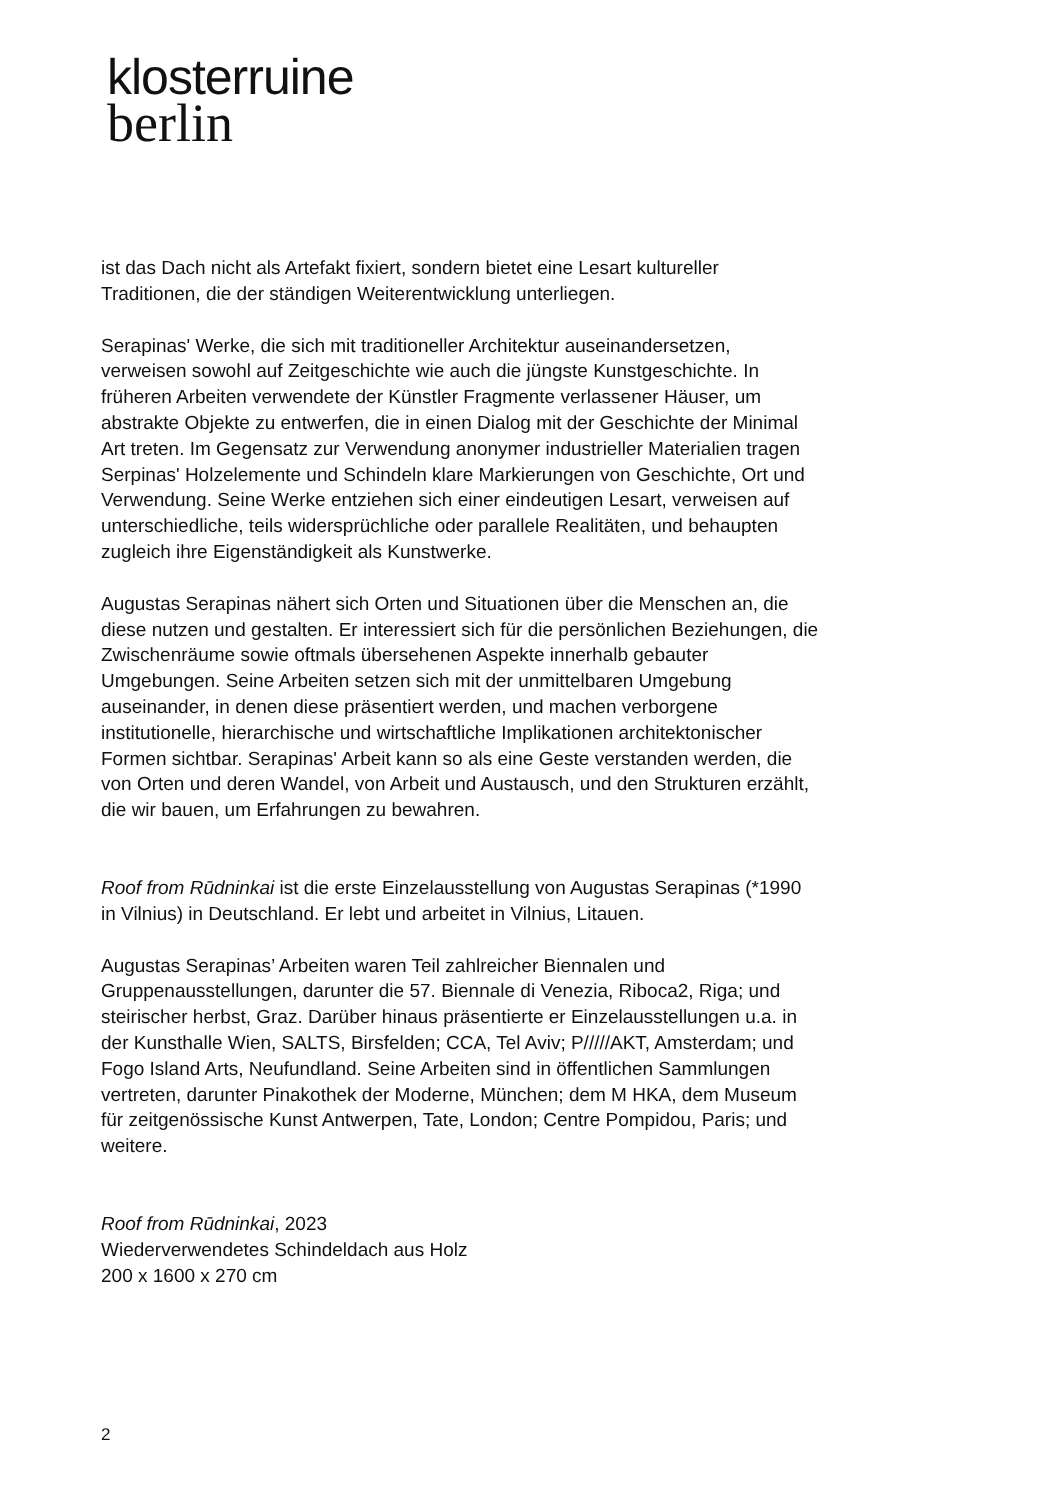klosterruine
berlin
ist das Dach nicht als Artefakt fixiert, sondern bietet eine Lesart kultureller Traditionen, die der ständigen Weiterentwicklung unterliegen.
Serapinas' Werke, die sich mit traditioneller Architektur auseinandersetzen, verweisen sowohl auf Zeitgeschichte wie auch die jüngste Kunstgeschichte. In früheren Arbeiten verwendete der Künstler Fragmente verlassener Häuser, um abstrakte Objekte zu entwerfen, die in einen Dialog mit der Geschichte der Minimal Art treten. Im Gegensatz zur Verwendung anonymer industrieller Materialien tragen Serpinas' Holzelemente und Schindeln klare Markierungen von Geschichte, Ort und Verwendung. Seine Werke entziehen sich einer eindeutigen Lesart, verweisen auf unterschiedliche, teils widersprüchliche oder parallele Realitäten, und behaupten zugleich ihre Eigenständigkeit als Kunstwerke.
Augustas Serapinas nähert sich Orten und Situationen über die Menschen an, die diese nutzen und gestalten. Er interessiert sich für die persönlichen Beziehungen, die Zwischenräume sowie oftmals übersehenen Aspekte innerhalb gebauter Umgebungen. Seine Arbeiten setzen sich mit der unmittelbaren Umgebung auseinander, in denen diese präsentiert werden, und machen verborgene institutionelle, hierarchische und wirtschaftliche Implikationen architektonischer Formen sichtbar. Serapinas' Arbeit kann so als eine Geste verstanden werden, die von Orten und deren Wandel, von Arbeit und Austausch, und den Strukturen erzählt, die wir bauen, um Erfahrungen zu bewahren.
Roof from Rūdninkai ist die erste Einzelausstellung von Augustas Serapinas (*1990 in Vilnius) in Deutschland. Er lebt und arbeitet in Vilnius, Litauen.
Augustas Serapinas’ Arbeiten waren Teil zahlreicher Biennalen und Gruppenausstellungen, darunter die 57. Biennale di Venezia, Riboca2, Riga; und steirischer herbst, Graz. Darüber hinaus präsentierte er Einzelausstellungen u.a. in der Kunsthalle Wien, SALTS, Birsfelden; CCA, Tel Aviv; P/////AKT, Amsterdam; und Fogo Island Arts, Neufundland. Seine Arbeiten sind in öffentlichen Sammlungen vertreten, darunter Pinakothek der Moderne, München; dem M HKA, dem Museum für zeitgenössische Kunst Antwerpen, Tate, London; Centre Pompidou, Paris; und weitere.
Roof from Rūdninkai, 2023
Wiederverwendetes Schindeldach aus Holz
200 x 1600 x 270 cm
2